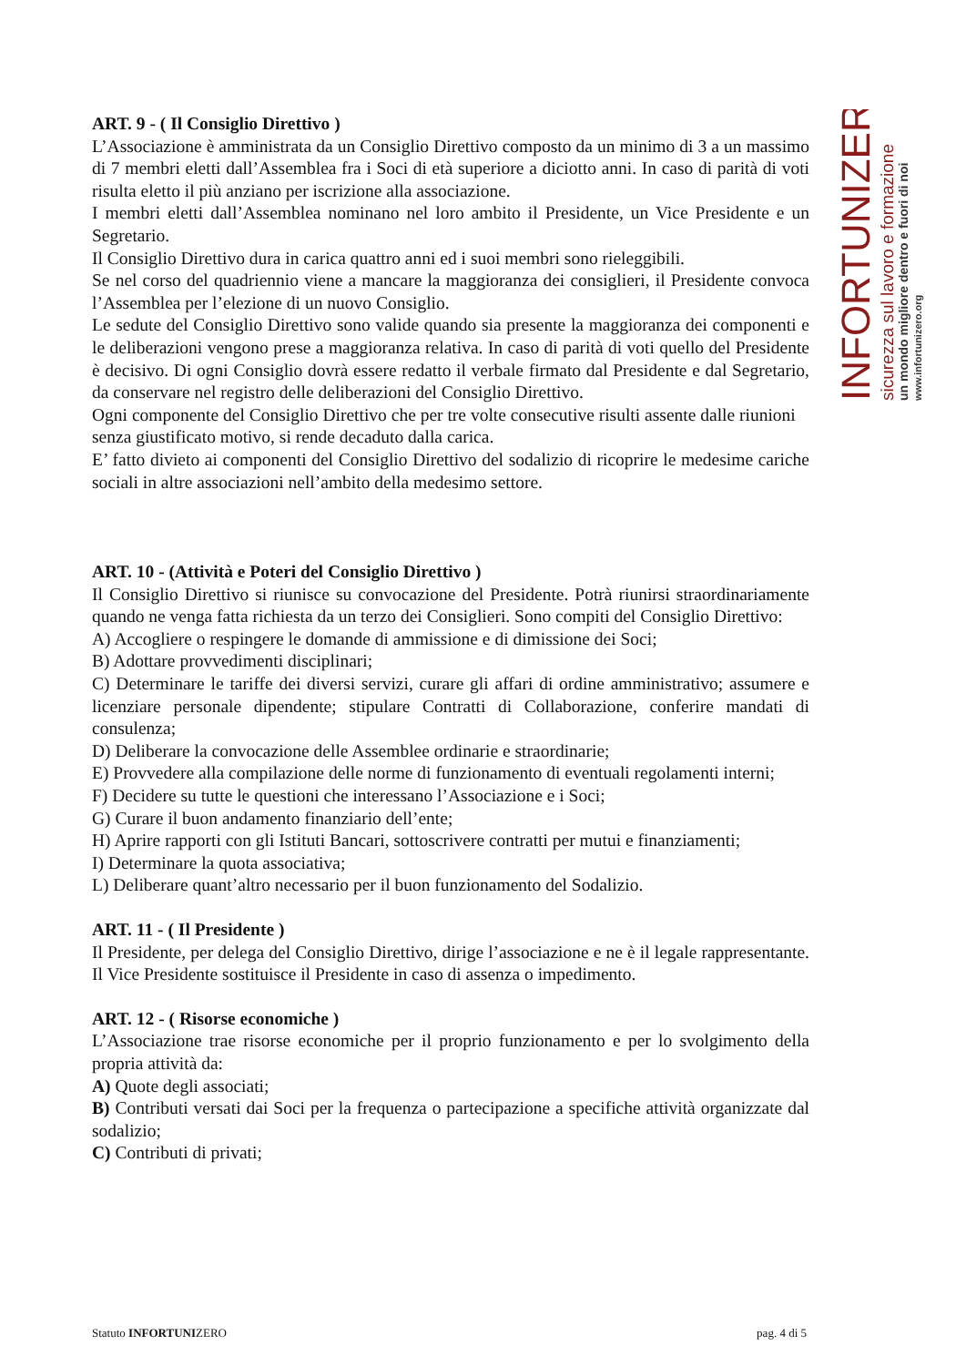INFORTUNIZERO
sicurezza sul lavoro e formazione
un mondo migliore dentro e fuori di noi
www.infortunizero.org
ART. 9 - ( Il Consiglio Direttivo )
L’Associazione è amministrata da un Consiglio Direttivo composto da un minimo di 3 a un massimo di 7 membri eletti dall’Assemblea fra i Soci di età superiore a diciotto anni. In caso di parità di voti risulta eletto il più anziano per iscrizione alla associazione.
I membri eletti dall’Assemblea nominano nel loro ambito il Presidente, un Vice Presidente e un Segretario.
Il Consiglio Direttivo dura in carica quattro anni ed i suoi membri sono rieleggibili.
Se nel corso del quadriennio viene a mancare la maggioranza dei consiglieri, il Presidente convoca l’Assemblea per l’elezione di un nuovo Consiglio.
Le sedute del Consiglio Direttivo sono valide quando sia presente la maggioranza dei componenti e le deliberazioni vengono prese a maggioranza relativa. In caso di parità di voti quello del Presidente è decisivo. Di ogni Consiglio dovrà essere redatto il verbale firmato dal Presidente e dal Segretario, da conservare nel registro delle deliberazioni del Consiglio Direttivo.
Ogni componente del Consiglio Direttivo che per tre volte consecutive risulti assente dalle riunioni
senza giustificato motivo, si rende decaduto dalla carica.
E’ fatto divieto ai componenti del Consiglio Direttivo del sodalizio di ricoprire le medesime cariche sociali in altre associazioni nell’ambito della medesimo settore.
ART. 10 - (Attività e Poteri del Consiglio Direttivo )
Il Consiglio Direttivo si riunisce su convocazione del Presidente. Potrà riunirsi straordinariamente quando ne venga fatta richiesta da un terzo dei Consiglieri. Sono compiti del Consiglio Direttivo:
A) Accogliere o respingere le domande di ammissione e di dimissione dei Soci;
B) Adottare provvedimenti disciplinari;
C) Determinare le tariffe dei diversi servizi, curare gli affari di ordine amministrativo; assumere e licenziare personale dipendente; stipulare Contratti di Collaborazione, conferire mandati di consulenza;
D) Deliberare la convocazione delle Assemblee ordinarie e straordinarie;
E) Provvedere alla compilazione delle norme di funzionamento di eventuali regolamenti interni;
F) Decidere su tutte le questioni che interessano l’Associazione e i Soci;
G) Curare il buon andamento finanziario dell’ente;
H) Aprire rapporti con gli Istituti Bancari, sottoscrivere contratti per mutui e finanziamenti;
I) Determinare la quota associativa;
L) Deliberare quant’altro necessario per il buon funzionamento del Sodalizio.
ART. 11 - ( Il Presidente )
Il Presidente, per delega del Consiglio Direttivo, dirige l’associazione e ne è il legale rappresentante. Il Vice Presidente sostituisce il Presidente in caso di assenza o impedimento.
ART. 12 - ( Risorse economiche )
L’Associazione trae risorse economiche per il proprio funzionamento e per lo svolgimento della propria attività da:
A) Quote degli associati;
B) Contributi versati dai Soci per la frequenza o partecipazione a specifiche attività organizzate dal sodalizio;
C) Contributi di privati;
Statuto INFORTUNIZERO pag. 4 di 5